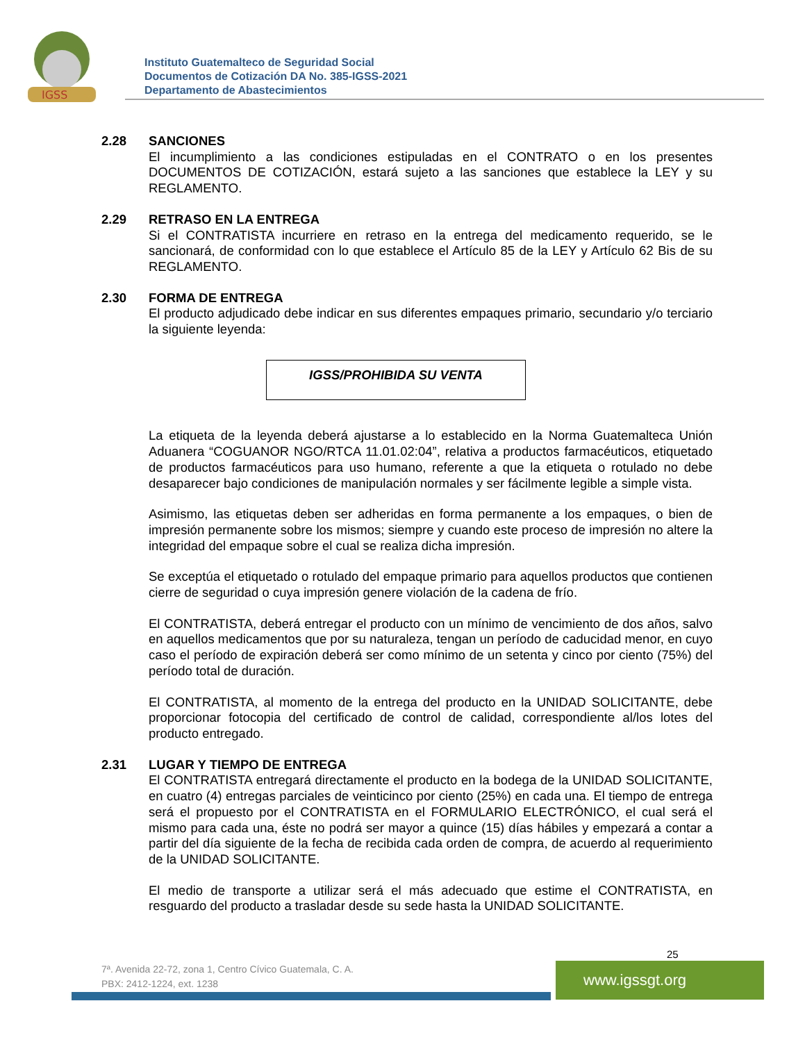IGSS
Instituto Guatemalteco de Seguridad Social
Documentos de Cotización DA No. 385-IGSS-2021
Departamento de Abastecimientos
2.28 SANCIONES
El incumplimiento a las condiciones estipuladas en el CONTRATO o en los presentes DOCUMENTOS DE COTIZACIÓN, estará sujeto a las sanciones que establece la LEY y su REGLAMENTO.
2.29 RETRASO EN LA ENTREGA
Si el CONTRATISTA incurriere en retraso en la entrega del medicamento requerido, se le sancionará, de conformidad con lo que establece el Artículo 85 de la LEY y Artículo 62 Bis de su REGLAMENTO.
2.30 FORMA DE ENTREGA
El producto adjudicado debe indicar en sus diferentes empaques primario, secundario y/o terciario la siguiente leyenda:
IGSS/PROHIBIDA SU VENTA
La etiqueta de la leyenda deberá ajustarse a lo establecido en la Norma Guatemalteca Unión Aduanera “COGUANOR NGO/RTCA 11.01.02:04”, relativa a productos farmacéuticos, etiquetado de productos farmacéuticos para uso humano, referente a que la etiqueta o rotulado no debe desaparecer bajo condiciones de manipulación normales y ser fácilmente legible a simple vista.
Asimismo, las etiquetas deben ser adheridas en forma permanente a los empaques, o bien de impresión permanente sobre los mismos; siempre y cuando este proceso de impresión no altere la integridad del empaque sobre el cual se realiza dicha impresión.
Se exceptúa el etiquetado o rotulado del empaque primario para aquellos productos que contienen cierre de seguridad o cuya impresión genere violación de la cadena de frío.
El CONTRATISTA, deberá entregar el producto con un mínimo de vencimiento de dos años, salvo en aquellos medicamentos que por su naturaleza, tengan un período de caducidad menor, en cuyo caso el período de expiración deberá ser como mínimo de un setenta y cinco por ciento (75%) del período total de duración.
El CONTRATISTA, al momento de la entrega del producto en la UNIDAD SOLICITANTE, debe proporcionar fotocopia del certificado de control de calidad, correspondiente al/los lotes del producto entregado.
2.31 LUGAR Y TIEMPO DE ENTREGA
El CONTRATISTA entregará directamente el producto en la bodega de la UNIDAD SOLICITANTE, en cuatro (4) entregas parciales de veinticinco por ciento (25%) en cada una. El tiempo de entrega será el propuesto por el CONTRATISTA en el FORMULARIO ELECTRÓNICO, el cual será el mismo para cada una, éste no podrá ser mayor a quince (15) días hábiles y empezará a contar a partir del día siguiente de la fecha de recibida cada orden de compra, de acuerdo al requerimiento de la UNIDAD SOLICITANTE.
El medio de transporte a utilizar será el más adecuado que estime el CONTRATISTA, en resguardo del producto a trasladar desde su sede hasta la UNIDAD SOLICITANTE.
25
7ª. Avenida 22-72, zona 1, Centro Cívico Guatemala, C. A.
PBX: 2412-1224, ext. 1238
www.igssgt.org